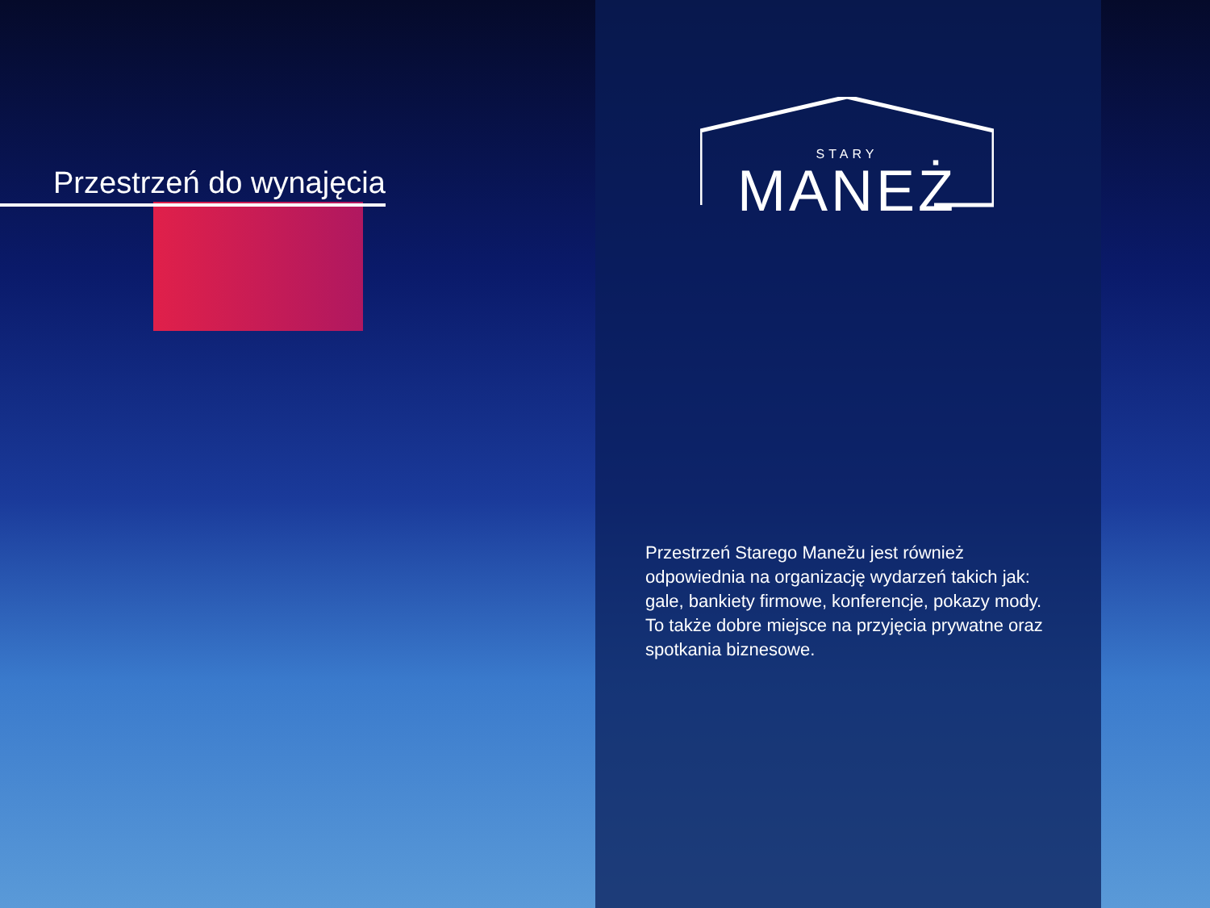Przestrzeń do wynajęcia
STARY
MANEŻ
Przestrzeń Starego Manežu jest również odpowiednia na organizację wydarzeń takich jak: gale, bankiety firmowe, konferencje, pokazy mody. To także dobre miejsce na przyjęcia prywatne oraz spotkania biznesowe.